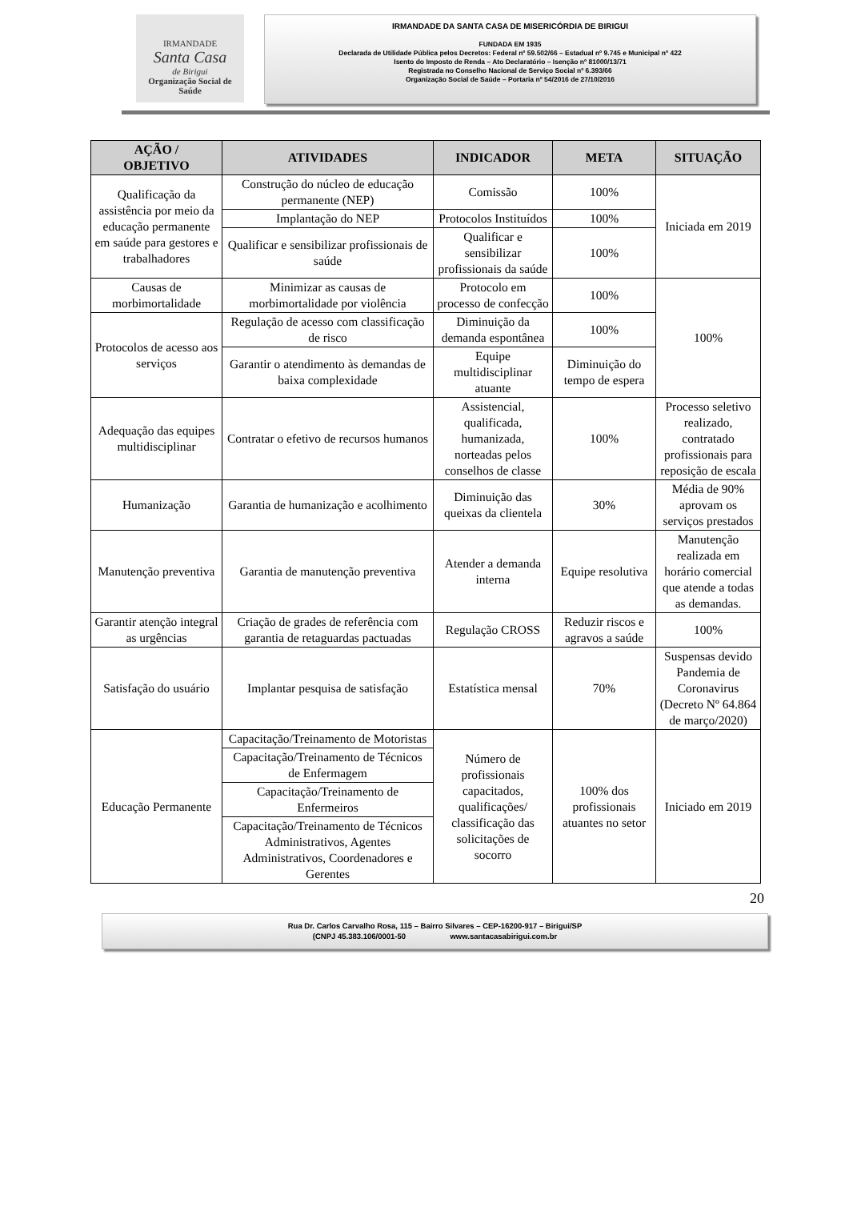IRMANDADE
Santa Casa
de Birigui
Organização Social de Saúde
IRMANDADE DA SANTA CASA DE MISERICÓRDIA DE BIRIGUI
FUNDADA EM 1935
Declarada de Utilidade Pública pelos Decretos: Federal nº 59.502/66 – Estadual nº 9.745 e Municipal nº 422
Isento do Imposto de Renda – Ato Declaratório – Isenção nº 81000/13/71
Registrada no Conselho Nacional de Serviço Social nº 6.393/66
Organização Social de Saúde – Portaria nº 54/2016 de 27/10/2016
| AÇÃO / OBJETIVO | ATIVIDADES | INDICADOR | META | SITUAÇÃO |
| --- | --- | --- | --- | --- |
| Qualificação da assistência por meio da educação permanente em saúde para gestores e trabalhadores | Construção do núcleo de educação permanente (NEP) | Comissão | 100% | Iniciada em 2019 |
| | Implantação do NEP | Protocolos Instituídos | 100% | |
| | Qualificar e sensibilizar profissionais de saúde | Qualificar e sensibilizar profissionais da saúde | 100% | |
| Causas de morbimortalidade | Minimizar as causas de morbimortalidade por violência | Protocolo em processo de confecção | 100% | 100% |
| Protocolos de acesso aos serviços | Regulação de acesso com classificação de risco | Diminuição da demanda espontânea | 100% | |
| | Garantir o atendimento às demandas de baixa complexidade | Equipe multidisciplinar atuante | Diminuição do tempo de espera | |
| Adequação das equipes multidisciplinar | Contratar o efetivo de recursos humanos | Assistencial, qualificada, humanizada, norteadas pelos conselhos de classe | 100% | Processo seletivo realizado, contratado profissionais para reposição de escala |
| Humanização | Garantia de humanização e acolhimento | Diminuição das queixas da clientela | 30% | Média de 90% aprovam os serviços prestados |
| Manutenção preventiva | Garantia de manutenção preventiva | Atender a demanda interna | Equipe resolutiva | Manutenção realizada em horário comercial que atende a todas as demandas. |
| Garantir atenção integral as urgências | Criação de grades de referência com garantia de retaguardas pactuadas | Regulação CROSS | Reduzir riscos e agravos a saúde | 100% |
| Satisfação do usuário | Implantar pesquisa de satisfação | Estatística mensal | 70% | Suspensas devido Pandemia de Coronavirus (Decreto Nº 64.864 de março/2020) |
| Educação Permanente | Capacitação/Treinamento de Motoristas | Número de profissionais capacitados, qualificações/ classificação das solicitações de socorro | 100% dos profissionais atuantes no setor | Iniciado em 2019 |
| | Capacitação/Treinamento de Técnicos de Enfermagem | | | |
| | Capacitação/Treinamento de Enfermeiros | | | |
| | Capacitação/Treinamento de Técnicos Administrativos, Agentes Administrativos, Coordenadores e Gerentes | | | |
20
Rua Dr. Carlos Carvalho Rosa, 115 – Bairro Silvares – CEP-16200-917 – Birigui/SP
(CNPJ 45.383.106/0001-50 www.santacasabirigui.com.br